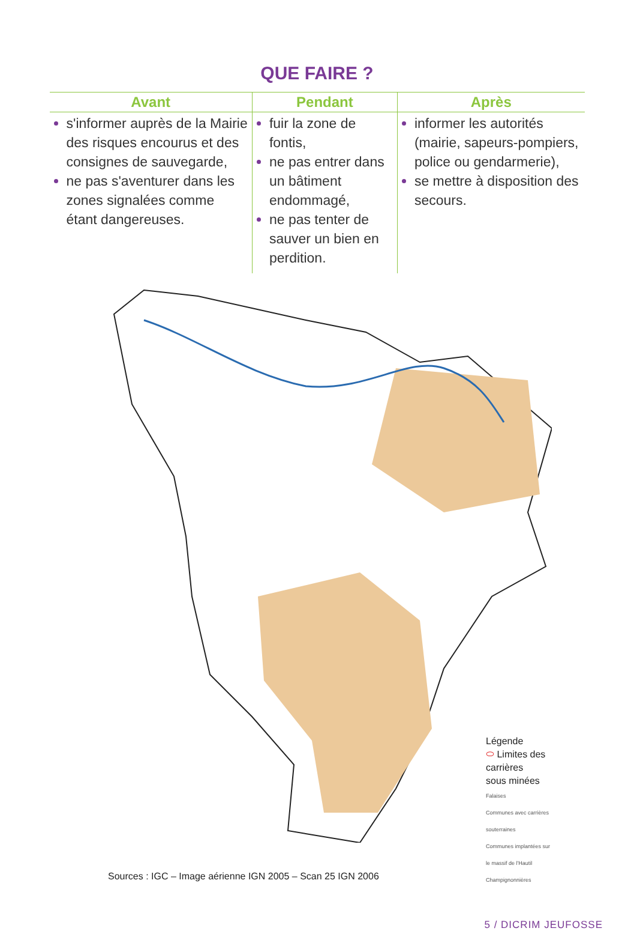QUE FAIRE ?
| Avant | Pendant | Après |
| --- | --- | --- |
| s'informer auprès de la Mairie des risques encourus et des consignes de sauvegarde, ne pas s'aventurer dans les zones signalées comme étant dangereuses. | fuir la zone de fontis, ne pas entrer dans un bâtiment endommagé, ne pas tenter de sauver un bien en perdition. | informer les autorités (mairie, sapeurs-pompiers, police ou gendarmerie), se mettre à disposition des secours. |
Légende
⬭ Limites des carrières
sous minées
Falaises
Communes avec carrières souterraines
Communes implantées sur le massif de l'Hautil
Champignonnières
Sources : IGC – Image aérienne IGN 2005 – Scan 25 IGN 2006
5 / DICRIM JEUFOSSE